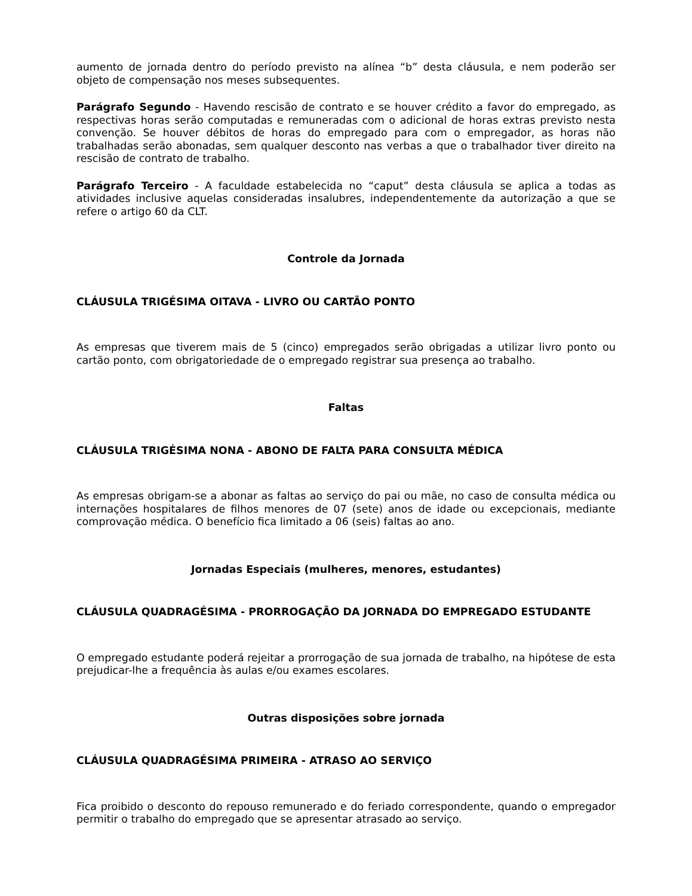aumento de jornada dentro do período previsto na alínea “b” desta cláusula, e nem poderão ser objeto de compensação nos meses subsequentes.
Parágrafo Segundo - Havendo rescisão de contrato e se houver crédito a favor do empregado, as respectivas horas serão computadas e remuneradas com o adicional de horas extras previsto nesta convenção. Se houver débitos de horas do empregado para com o empregador, as horas não trabalhadas serão abonadas, sem qualquer desconto nas verbas a que o trabalhador tiver direito na rescisão de contrato de trabalho.
Parágrafo Terceiro - A faculdade estabelecida no “caput” desta cláusula se aplica a todas as atividades inclusive aquelas consideradas insalubres, independentemente da autorização a que se refere o artigo 60 da CLT.
Controle da Jornada
CLÁUSULA TRIGÉSIMA OITAVA - LIVRO OU CARTÃO PONTO
As empresas que tiverem mais de 5 (cinco) empregados serão obrigadas a utilizar livro ponto ou cartão ponto, com obrigatoriedade de o empregado registrar sua presença ao trabalho.
Faltas
CLÁUSULA TRIGÉSIMA NONA - ABONO DE FALTA PARA CONSULTA MÉDICA
As empresas obrigam-se a abonar as faltas ao serviço do pai ou mãe, no caso de consulta médica ou internações hospitalares de filhos menores de 07 (sete) anos de idade ou excepcionais, mediante comprovação médica. O benefício fica limitado a 06 (seis) faltas ao ano.
Jornadas Especiais (mulheres, menores, estudantes)
CLÁUSULA QUADRAGÉSIMA - PRORROGAÇÃO DA JORNADA DO EMPREGADO ESTUDANTE
O empregado estudante poderá rejeitar a prorrogação de sua jornada de trabalho, na hipótese de esta prejudicar-lhe a frequência às aulas e/ou exames escolares.
Outras disposições sobre jornada
CLÁUSULA QUADRAGÉSIMA PRIMEIRA - ATRASO AO SERVIÇO
Fica proibido o desconto do repouso remunerado e do feriado correspondente, quando o empregador permitir o trabalho do empregado que se apresentar atrasado ao serviço.